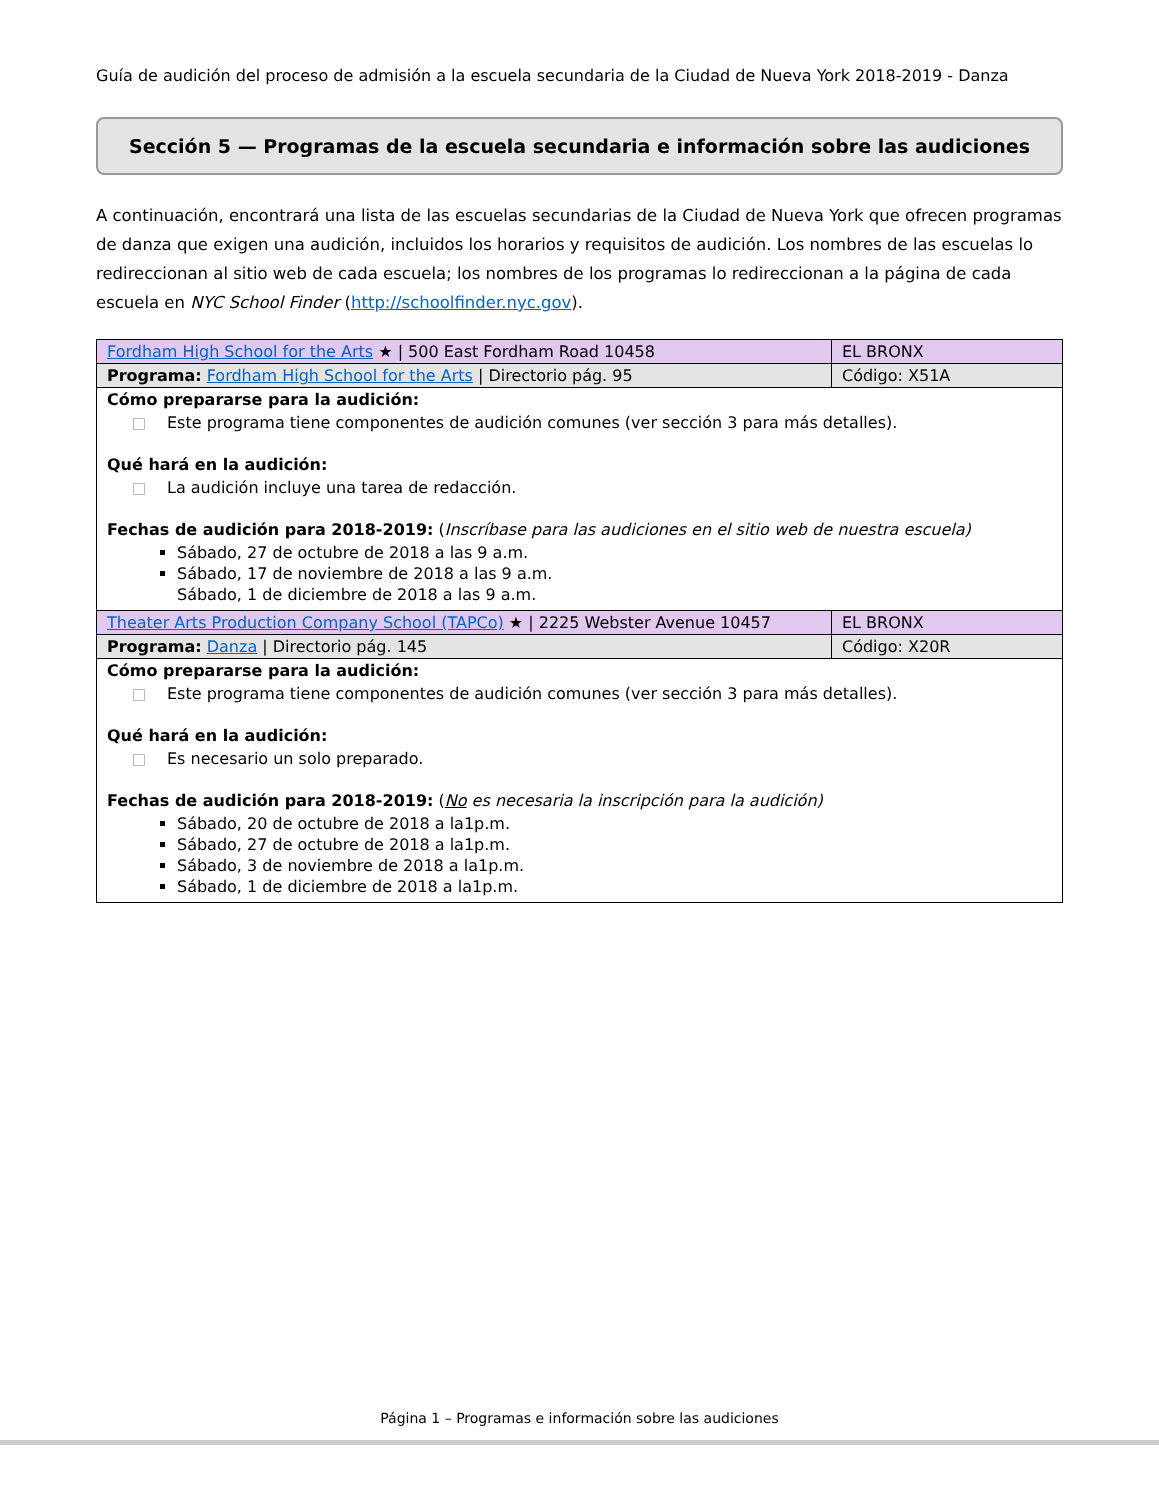Guía de audición del proceso de admisión a la escuela secundaria de la Ciudad de Nueva York 2018-2019 - Danza
Sección 5 — Programas de la escuela secundaria e información sobre las audiciones
A continuación, encontrará una lista de las escuelas secundarias de la Ciudad de Nueva York que ofrecen programas de danza que exigen una audición, incluidos los horarios y requisitos de audición. Los nombres de las escuelas lo redireccionan al sitio web de cada escuela; los nombres de los programas lo redireccionan a la página de cada escuela en NYC School Finder (http://schoolfinder.nyc.gov).
| Fordham High School for the Arts ★ / 500 East Fordham Road 10458 | EL BRONX |
| Programa: Fordham High School for the Arts / Directorio pág. 95 | Código: X51A |
| Cómo prepararse para la audición: Este programa tiene componentes de audición comunes (ver sección 3 para más detalles). Qué hará en la audición: La audición incluye una tarea de redacción. Fechas de audición para 2018-2019: ( Inscríbase para las audiciones en el sitio web de nuestra escuela) Sábado, 27 de octubre de 2018 a las 9 a.m. Sábado, 17 de noviembre de 2018 a las 9 a.m. Sábado, 1 de diciembre de 2018 a las 9 a.m. | |
| Theater Arts Production Company School (TAPCo) ★ / 2225 Webster Avenue 10457 | EL BRONX |
| Programa: Danza / Directorio pág. 145 | Código: X20R |
| Cómo prepararse para la audición: Este programa tiene componentes de audición comunes (ver sección 3 para más detalles). Qué hará en la audición: Es necesario un solo preparado. Fechas de audición para 2018-2019: ( No es necesaria la inscripción para la audición) Sábado, 20 de octubre de 2018 a la1p.m. Sábado, 27 de octubre de 2018 a la1p.m. Sábado, 3 de noviembre de 2018 a la1p.m. Sábado, 1 de diciembre de 2018 a la1p.m. | |
Página 1 – Programas e información sobre las audiciones